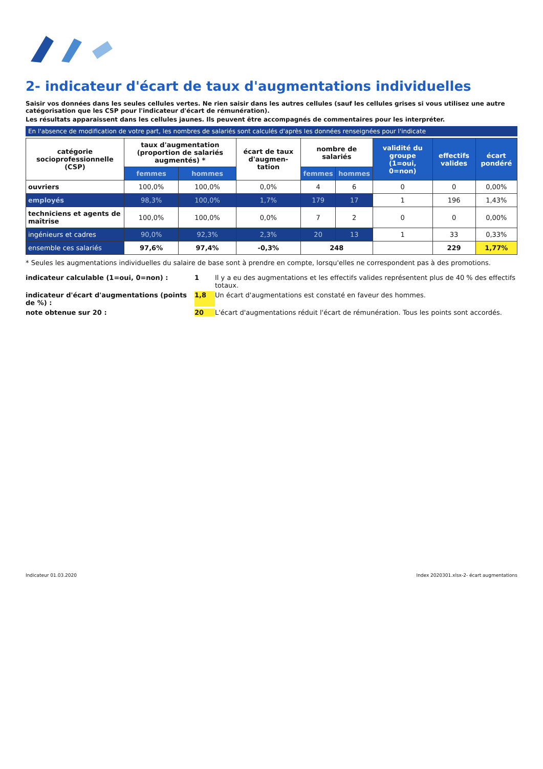2- indicateur d'écart de taux d'augmentations individuelles
Saisir vos données dans les seules cellules vertes. Ne rien saisir dans les autres cellules (sauf les cellules grises si vous utilisez une autre catégorisation que les CSP pour l'indicateur d'écart de rémunération).
Les résultats apparaissent dans les cellules jaunes. Ils peuvent être accompagnés de commentaires pour les interpréter.
En l'absence de modification de votre part, les nombres de salariés sont calculés d'après les données renseignées pour l'indicate
| catégorie socioprofessionnelle (CSP) | taux d'augmentation (proportion de salariés augmentés) * | | écart de taux d'augmen-tation | nombre de salariés | | validité du groupe (1=oui, 0=non) | effectifs valides | écart pondéré |
| --- | --- | --- | --- | --- | --- | --- | --- | --- |
| | femmes | hommes | | femmes | hommes | | | |
| ouvriers | 100,0% | 100,0% | 0,0% | 4 | 6 | 0 | 0 | 0,00% |
| employés | 98,3% | 100,0% | 1,7% | 179 | 17 | 1 | 196 | 1,43% |
| techniciens et agents de maîtrise | 100,0% | 100,0% | 0,0% | 7 | 2 | 0 | 0 | 0,00% |
| ingénieurs et cadres | 90,0% | 92,3% | 2,3% | 20 | 13 | 1 | 33 | 0,33% |
| ensemble ces salariés | 97,6% | 97,4% | -0,3% | 248 | | | 229 | 1,77% |
* Seules les augmentations individuelles du salaire de base sont à prendre en compte, lorsqu'elles ne correspondent pas à des promotions.
indicateur calculable (1=oui, 0=non) : 1 Il y a eu des augmentations et les effectifs valides représentent plus de 40 % des effectifs totaux. indicateur d'écart d'augmentations (points de %) : 1,8 Un écart d'augmentations est constaté en faveur des hommes. note obtenue sur 20 : 20 L'écart d'augmentations réduit l'écart de rémunération. Tous les points sont accordés.
Indicateur 01.03.2020 Index 2020301.xlsx-2- écart augmentations